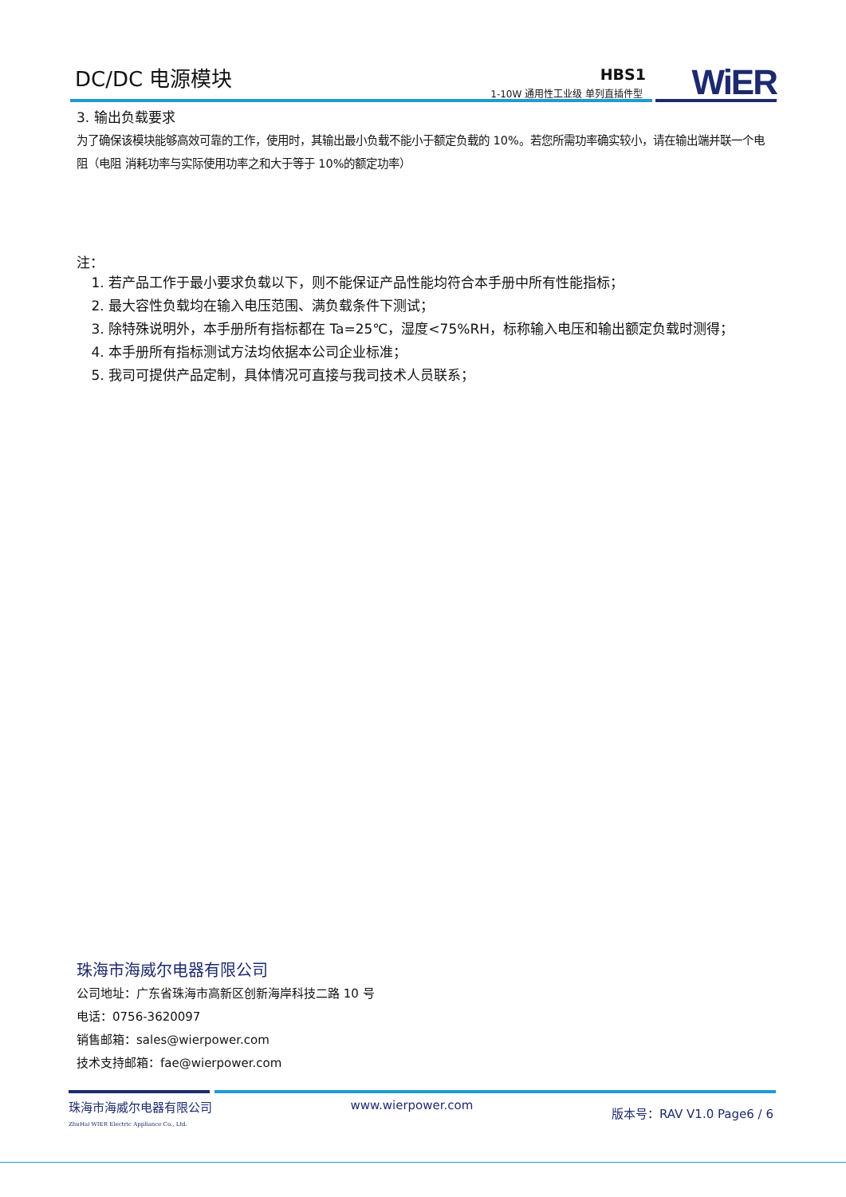DC/DC 电源模块 HBS1
1-10W 通用性工业级 单列直插件型 WiER
3. 输出负载要求
为了确保该模块能够高效可靠的工作，使用时，其输出最小负载不能小于额定负载的 10%。若您所需功率确实较小，请在输出端并联一个电阻（电阻 消耗功率与实际使用功率之和大于等于 10%的额定功率）
注：
1. 若产品工作于最小要求负载以下，则不能保证产品性能均符合本手册中所有性能指标；
2. 最大容性负载均在输入电压范围、满负载条件下测试；
3. 除特殊说明外，本手册所有指标都在 Ta=25℃，湿度<75%RH，标称输入电压和输出额定负载时测得；
4. 本手册所有指标测试方法均依据本公司企业标准；
5. 我司可提供产品定制，具体情况可直接与我司技术人员联系；
珠海市海威尔电器有限公司
公司地址：广东省珠海市高新区创新海岸科技二路 10 号
电话：0756-3620097
销售邮箱：sales@wierpower.com
技术支持邮箱：fae@wierpower.com
珠海市海威尔电器有限公司
ZhuHai WIER Electric Appliance Co., Ltd.
www.wierpower.com
版本号：RAV V1.0 Page6 / 6